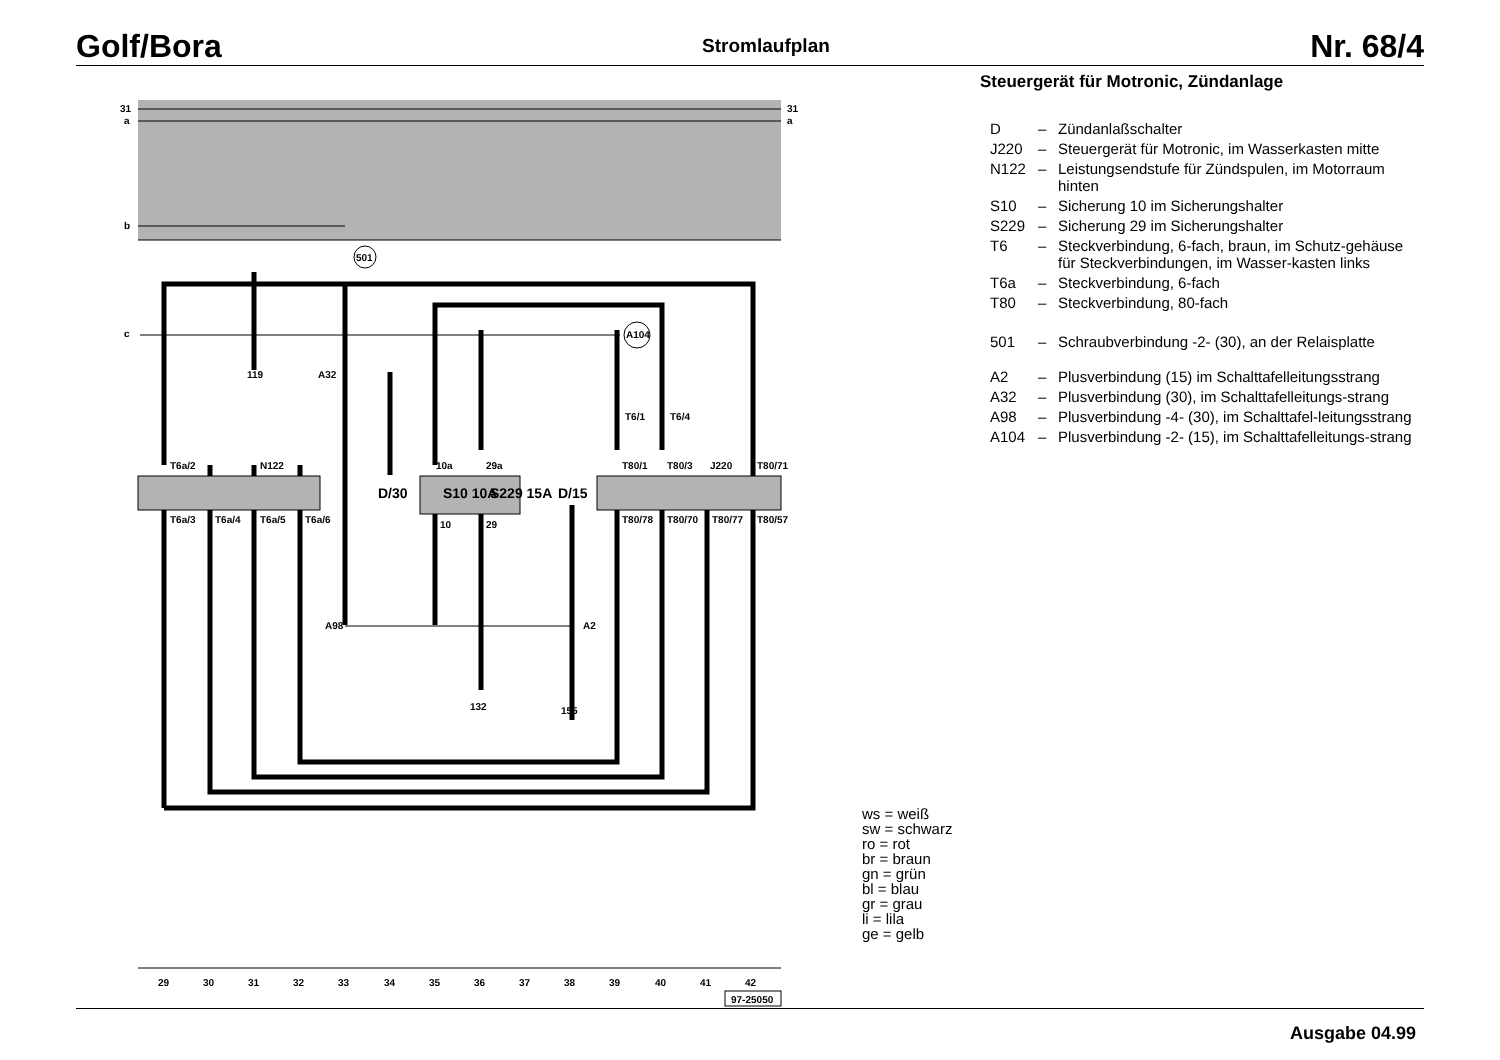Golf/Bora
Stromlaufplan
Nr. 68/4
31
a
b
c
31
a
501
A104
T6a/2
N122
10a
29a
T80/1
T80/3
J220
T80/71
S10 10A
S229 15A
D/30
D/15
T6a/3
T6a/4
T6a/5
T6a/6
10
29
T80/78
T80/70
T80/77
T80/57
A98
A2
A32
119
132
155
T6/1
T6/4
2930313233343536373839404142
97-25050
Steuergerät für Motronic, Zündanlage
D – Zündanlaßschalter
J220 – Steuergerät für Motronic, im Wasserkasten mitte
N122 – Leistungsendstufe für Zündspulen, im Motorraum hinten
S10 – Sicherung 10 im Sicherungshalter
S229 – Sicherung 29 im Sicherungshalter
T6 – Steckverbindung, 6-fach, braun, im Schutz-gehäuse für Steckverbindungen, im Wasser-kasten links
T6a – Steckverbindung, 6-fach
T80 – Steckverbindung, 80-fach
501 – Schraubverbindung -2- (30), an der Relaisplatte
A2 – Plusverbindung (15) im Schalttafelleitungsstrang
A32 – Plusverbindung (30), im Schalttafelleitungs-strang
A98 – Plusverbindung -4- (30), im Schalttafel-leitungsstrang
A104 – Plusverbindung -2- (15), im Schalttafelleitungs-strang
ws = weiß
sw = schwarz
ro = rot
br = braun
gn = grün
bl = blau
gr = grau
li = lila
ge = gelb
Ausgabe 04.99